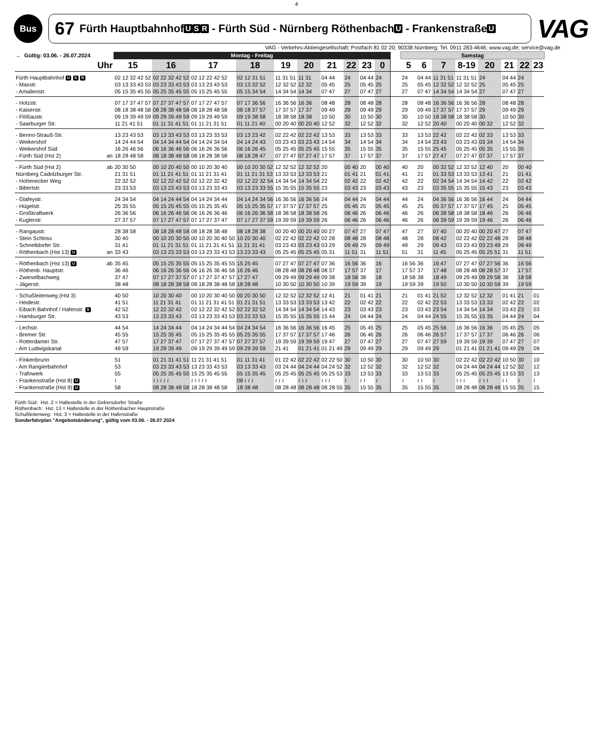4
Bus
67 Fürth Hauptbahnhof U S R - Fürth Süd - Nürnberg Röthenbach U - Frankenstraße U
VAG
VAG - Verkehrs-Aktiengesellschaft; Postfach 81 02 20; 90338 Nürnberg; Tel. 0911 283-4646; www.vag.de; service@vag.de
| ← Gültig: 03.06. - 26.07.2024 | | Montag - Freitag | | | | | | | | | | | Samstag | | | | | | | |
| --- | --- | --- | --- | --- | --- | --- | --- | --- | --- | --- | --- | --- | --- | --- | --- | --- | --- | --- | --- | --- |
| Uhr | | 15 | 16 | 17 | 18 | 19 | 20 | 21 | 22 | 23 | 0 | | 5 | 6 | 7 | 8-19 | 20 | 21 | 22 | 23 |
| Fürth Hauptbahnhof U S R | | 02 12 32 42 52 | 02 22 32 42 52 | 02 12 22 42 52 | 02 12 31 51 | 11 31 51 | 11 31 | 04 44 | 24 | 04 44 | 24 | | 24 | 04 44 | 11 31 51 | 11 31 51 | 24 | 04 44 | 24 | |
| - Maxstr. | | 03 13 33 43 53 | 03 23 33 43 53 | 03 13 23 43 53 | 03 13 32 52 | 12 32 52 | 12 32 | 05 45 | 25 | 05 45 | 25 | | 25 | 05 45 | 12 32 52 | 12 32 52 | 25 | 05 45 | 25 | |
| - Amalienstr. | | 05 15 35 45 55 | 05 25 35 45 55 | 05 15 25 45 55 | 05 15 34 54 | 14 34 54 | 14 34 | 07 47 | 27 | 07 47 | 27 | | 27 | 07 47 | 14 34 54 | 14 34 54 | 27 | 07 47 | 27 | |
| - Holzstr. | | 07 17 37 47 57 | 07 27 37 47 57 | 07 17 27 47 57 | 07 17 36 56 | 16 36 56 | 16 36 | 08 48 | 28 | 08 48 | 28 | | 28 | 08 48 | 16 36 56 | 16 36 56 | 28 | 08 48 | 28 | |
| - Kaiserstr. | | 08 18 38 48 58 | 08 28 38 48 58 | 08 18 28 48 58 | 08 18 37 57 | 17 37 57 | 17 37 | 09 49 | 29 | 09 49 | 29 | | 29 | 09 49 | 17 37 57 | 17 37 57 | 29 | 09 49 | 29 | |
| - Flößaustr. | | 09 19 39 49 59 | 09 29 39 49 59 | 09 19 29 49 59 | 09 19 38 58 | 18 38 58 | 18 38 | 10 50 | 30 | 10 50 | 30 | | 30 | 10 50 | 18 38 58 | 18 38 58 | 30 | 10 50 | 30 | |
| - Saarburger Str. | | 11 21 41 51 | 01 11 31 41 51 | 01 11 21 31 51 | 01 11 21 40 | 00 20 40 | 00 20 40 | 12 52 | 32 | 12 52 | 32 | | 32 | 12 52 | 20 40 | 00 20 40 | 00 32 | 12 52 | 32 | |
| - Benno-Strauß-Str. | | 13 23 43 53 | 03 13 33 43 53 | 03 13 23 33 53 | 03 13 23 42 | 02 22 42 | 02 22 42 | 13 53 | 33 | 13 53 | 33 | | 33 | 13 53 | 22 42 | 02 22 42 | 02 33 | 13 53 | 33 | |
| - Weikershof | | 14 24 44 54 | 04 14 34 44 54 | 04 14 24 34 54 | 04 14 24 43 | 03 23 43 | 03 23 43 | 14 54 | 34 | 14 54 | 34 | | 34 | 14 54 | 23 43 | 03 23 43 | 03 34 | 14 54 | 34 | |
| - Weikershof Süd | | 16 26 46 56 | 06 16 36 46 56 | 06 16 26 36 56 | 06 16 26 45 | 05 25 45 | 05 25 45 | 15 55 | 35 | 15 55 | 35 | | 35 | 15 55 | 25 45 | 05 25 45 | 05 35 | 15 55 | 35 | |
| - Fürth Süd (Hst 2) | an | 18 28 48 58 | 08 18 38 48 58 | 08 18 28 38 58 | 08 18 28 47 | 07 27 47 | 07 27 47 | 17 57 | 37 | 17 57 | 37 | | 37 | 17 57 | 27 47 | 07 27 47 | 07 37 | 17 57 | 37 | |
| - Fürth Süd (Hst 2) | ab | 20 30 50 | 00 10 20 40 50 | 00 10 20 30 40 | 00 10 20 30 52 | 12 32 52 | 12 32 52 | 20 | 00 40 | 20 | 00 40 | | 40 | 20 | 00 32 52 | 12 32 52 | 12 40 | 20 | 00 40 | |
| Nürnberg Cadolzburger Str. | | 21 31 51 | 01 11 21 41 51 | 01 11 21 31 41 | 01 11 21 31 53 | 13 33 53 | 13 33 53 | 21 | 01 41 | 21 | 01 41 | | 41 | 21 | 01 33 53 | 13 33 53 | 13 41 | 21 | 01 41 | |
| - Hohenecker Weg | | 22 32 52 | 02 12 22 42 52 | 02 12 22 32 42 | 02 12 22 32 54 | 14 34 54 | 14 34 54 | 22 | 02 42 | 22 | 02 42 | | 42 | 22 | 02 34 54 | 14 34 54 | 14 42 | 22 | 02 42 | |
| - Bibertstr. | | 23 33 53 | 03 13 23 43 53 | 03 13 23 33 43 | 03 13 23 33 55 | 15 35 55 | 15 35 55 | 23 | 03 43 | 23 | 03 43 | | 43 | 23 | 03 35 55 | 15 35 55 | 15 43 | 23 | 03 43 | |
| - Glafeystr. | | 24 34 54 | 04 14 24 44 54 | 04 14 24 34 44 | 04 14 24 34 56 | 16 36 56 | 16 36 56 | 24 | 04 44 | 24 | 04 44 | | 44 | 24 | 04 36 56 | 16 36 56 | 16 44 | 24 | 04 44 | |
| - Hügelstr. | | 25 35 55 | 05 15 25 45 55 | 05 15 25 35 45 | 05 15 25 35 57 | 17 37 57 | 17 37 57 | 25 | 05 45 | 25 | 05 45 | | 45 | 25 | 05 37 57 | 17 37 57 | 17 45 | 25 | 05 45 | |
| - Großkraftwerk | | 26 36 56 | 06 16 26 46 56 | 06 16 26 36 46 | 06 16 26 36 58 | 18 38 58 | 18 38 58 | 26 | 06 46 | 26 | 06 46 | | 46 | 26 | 06 38 58 | 18 38 58 | 18 46 | 26 | 06 46 | |
| - Kuglerstr. | | 27 37 57 | 07 17 27 47 57 | 07 17 27 37 47 | 07 17 27 37 59 | 19 39 59 | 19 39 59 | 26 | 06 46 | 26 | 06 46 | | 46 | 26 | 06 39 59 | 19 39 59 | 19 46 | 26 | 06 46 | |
| - Rangaustr. | | 28 38 58 | 08 18 28 48 58 | 08 18 28 38 48 | 08 18 28 38 | 00 20 40 | 00 20 40 | 00 27 | 07 47 | 27 | 07 47 | | 47 | 27 | 07 40 | 00 20 40 | 00 20 47 | 27 | 07 47 | |
| - Stein Schloss | | 30 40 | 00 10 20 30 50 | 00 10 20 30 40 50 | 10 20 30 40 | 02 22 42 | 02 22 42 | 02 28 | 08 48 | 28 | 08 48 | | 48 | 28 | 08 42 | 02 22 42 | 02 22 48 | 28 | 08 48 | |
| - Schnelldorfer Str. | | 31 41 | 01 11 21 31 51 | 01 11 21 31 41 51 | 11 21 31 41 | 03 23 43 | 03 23 43 | 03 29 | 09 49 | 29 | 09 49 | | 49 | 29 | 09 43 | 03 23 43 | 03 23 49 | 29 | 09 49 | |
| - Röthenbach (Hst 13) U | an | 33 43 | 03 13 23 33 53 | 03 13 23 33 43 53 | 13 23 33 43 | 05 25 45 | 05 25 45 | 05 31 | 11 51 | 31 | 11 51 | | 51 | 31 | 11 45 | 05 25 45 | 05 25 51 | 31 | 11 51 | |
| - Röthenbach (Hst 13) U | ab | 35 45 | 05 15 25 35 55 | 05 15 25 35 45 55 | 15 25 45 | 07 27 47 | 07 27 47 | 07 36 | 16 56 | 36 | 16 | | 16 56 | 36 | 16 47 | 07 27 47 | 07 27 56 | 36 | 16 56 | |
| - Röthenb. Hauptstr. | | 36 46 | 06 16 26 36 56 | 06 16 26 36 46 56 | 16 26 46 | 08 28 48 | 08 28 48 | 08 37 | 17 57 | 37 | 17 | | 17 57 | 37 | 17 48 | 08 28 48 | 08 28 57 | 37 | 17 57 | |
| - Zwieselbachweg | | 37 47 | 07 17 27 37 57 | 07 17 27 37 47 57 | 17 27 47 | 09 29 49 | 09 29 49 | 09 38 | 18 58 | 38 | 18 | | 18 58 | 38 | 18 49 | 09 29 49 | 09 29 58 | 38 | 18 58 | |
| - Jägerstr. | | 38 48 | 08 18 28 38 58 | 08 18 28 38 48 58 | 18 28 48 | 10 30 50 | 10 30 50 | 10 39 | 19 59 | 39 | 19 | | 19 59 | 39 | 19 50 | 10 30 50 | 10 30 59 | 39 | 19 59 | |
| - Schußleitenweg (Hst 3) | | 40 50 | 10 20 30 40 | 00 10 20 30 40 50 | 00 20 30 50 | 12 32 52 | 12 32 52 | 12 41 | 21 | 01 41 | 21 | | 21 | 01 41 | 21 52 | 12 32 52 | 12 32 | 01 41 | 21 | 01 |
| - Heidestr. | | 41 51 | 11 21 31 41 | 01 11 21 31 41 51 | 01 21 31 51 | 13 33 53 | 13 33 53 | 13 42 | 22 | 02 42 | 22 | | 22 | 02 42 | 22 53 | 13 33 53 | 13 33 | 02 42 | 22 | 02 |
| - Eibach Bahnhof / Hafenstr. S | | 42 52 | 12 22 32 42 | 02 12 22 32 42 52 | 02 22 32 52 | 14 34 54 | 14 34 54 | 14 43 | 23 | 03 43 | 23 | | 23 | 03 43 | 23 54 | 14 34 54 | 14 34 | 03 43 | 23 | 03 |
| - Hamburger Str. | | 43 53 | 13 23 33 43 | 03 13 23 33 43 53 | 03 23 33 53 | 15 35 55 | 15 35 55 | 15 44 | 24 | 04 44 | 24 | | 24 | 04 44 | 24 55 | 15 35 55 | 15 35 | 04 44 | 24 | 04 |
| - Lechstr. | | 44 54 | 14 24 34 44 | 04 14 24 34 44 54 | 04 24 34 54 | 16 36 56 | 16 36 56 | 16 45 | 25 | 05 45 | 25 | | 25 | 05 45 | 25 56 | 16 36 56 | 16 36 | 05 45 | 25 | 05 |
| - Bremer Str. | | 45 55 | 15 25 35 45 | 05 15 25 35 45 55 | 05 25 35 55 | 17 37 57 | 17 37 57 | 17 46 | 26 | 06 46 | 26 | | 26 | 06 46 | 26 57 | 17 37 57 | 17 37 | 06 46 | 26 | 06 |
| - Rotterdamer Str. | | 47 57 | 17 27 37 47 | 07 17 27 37 47 57 | 07 27 37 57 | 19 39 59 | 19 39 59 | 19 47 | 27 | 07 47 | 27 | | 27 | 07 47 | 27 59 | 19 39 59 | 19 39 | 07 47 | 27 | 07 |
| - Am Ludwigskanal | | 49 59 | 19 29 39 49 | 09 19 29 39 49 59 | 09 29 39 59 | 21 41 | 01 21 41 | 01 21 49 | 29 | 09 49 | 29 | | 29 | 09 49 | 29 | 01 21 41 | 01 21 41 | 09 49 | 29 | 09 |
| - Finkenbrunn | | 51 | 01 21 31 41 51 | 11 21 31 41 51 | 01 11 31 41 | 01 22 42 | 02 22 42 | 02 22 50 | 30 | 10 50 | 30 | | 30 | 10 50 | 30 | 02 22 42 | 02 22 42 | 10 50 | 30 | 10 |
| - Am Rangierbahnhof | | 53 | 03 23 33 43 53 | 13 23 33 43 53 | 03 13 33 43 | 03 24 44 | 04 24 44 | 04 24 52 | 32 | 12 52 | 32 | | 32 | 12 52 | 32 | 04 24 44 | 04 24 44 | 12 52 | 32 | 12 |
| - Trafowerk | | 55 | 05 25 35 45 55 | 15 25 35 45 55 | 05 15 35 45 | 05 25 45 | 05 25 45 | 05 25 53 | 33 | 13 53 | 33 | | 33 | 13 53 | 33 | 05 25 45 | 05 25 45 | 13 53 | 33 | 13 |
| - Frankenstraße (Hst 8) U | | ≀ | ≀ ≀ ≀ ≀ ≀ | ≀ ≀ ≀ ≀ ≀ | 08 ≀ ≀ ≀ | ≀ ≀ ≀ | ≀ ≀ ≀ | ≀ ≀ ≀ | ≀ | ≀ ≀ | ≀ | | ≀ | ≀ ≀ | ≀ | ≀ ≀ ≀ | ≀ ≀ ≀ | ≀ ≀ | ≀ | ≀ |
| - Frankenstraße (Hst 9) U | | 58 | 08 28 38 48 58 | 18 28 38 48 58 | 18 38 48 | 08 28 48 | 08 28 48 | 08 28 55 | 35 | 15 55 | 35 | | 35 | 15 55 | 35 | 08 28 48 | 08 28 48 | 15 55 | 35 | 15 |
Fürth Süd: Hst. 2 = Haltestelle in der Gebersdorfer Straße
Röthenbach: Hst. 13 = Haltestelle in der Röthenbacher Hauptstraße
Schußleitenweg: Hst. 3 = Haltestelle in der Hafenstraße
Sonderfahrplan "Angebotsänderung", gültig vom 03.06. - 26.07.2024